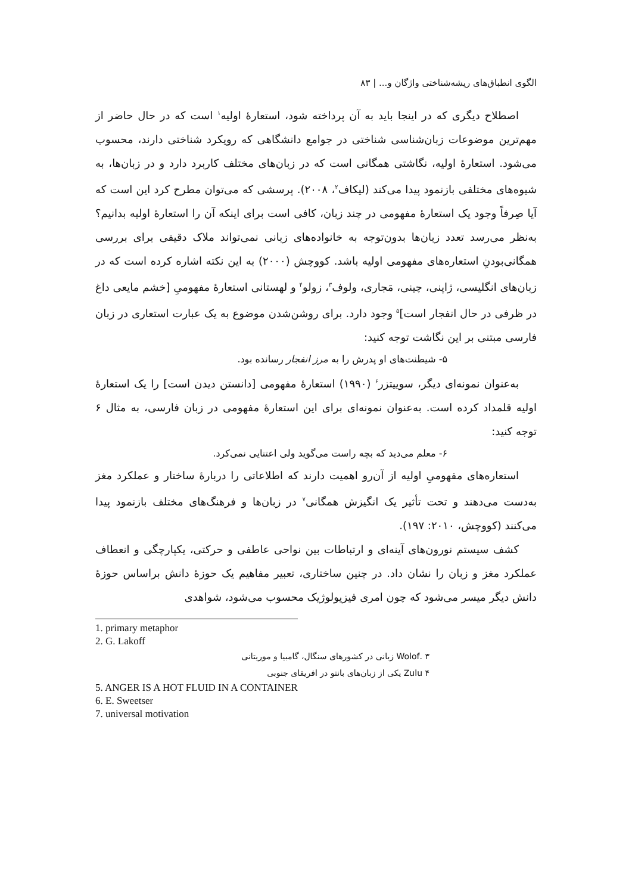الگوی انطباق‌های ریشه‌شناختی واژگان و... | ۸۳
اصطلاح دیگری که در اینجا باید به آن پرداخته شود، استعارۀ اولیه<sup>۱</sup> است که در حال حاضر از مهم‌ترین موضوعات زبان‌شناسی شناختی در جوامع دانشگاهی که رویکرد شناختی دارند، محسوب می‌شود. استعارۀ اولیه، نگاشتی همگانی است که در زبان‌های مختلف کاربرد دارد و در زبان‌ها، به شیوه‌های مختلفی بازنمود پیدا می‌کند (لیکاف<sup>۲</sup>، ۲۰۰۸). پرسشی که می‌توان مطرح کرد این است که آیا صِرفاً وجود یک استعارۀ مفهومی در چند زبان، کافی است برای اینکه آن را استعارۀ اولیه بدانیم؟ به‌نظر می‌رسد تعدد زبان‌ها بدون‌توجه به خانواده‌های زبانی نمی‌تواند ملاک دقیقی برای بررسی همگانی‌بودنِ استعاره‌های مفهومی اولیه باشد. کووچش (۲۰۰۰) به این نکته اشاره کرده است که در زبان‌های انگلیسی، ژاپنی، چینی، مَجاری، ولوف<sup>۳</sup>، زولو<sup>۴</sup> و لهستانی استعارۀ مفهومیِ [خشم مایعی داغ در ظرفی در حال انفجار است]<sup>۵</sup> وجود دارد. برای روشن‌شدن موضوع به یک عبارت استعاری در زبان فارسی مبتنی بر این نگاشت توجه کنید:
۵- شیطنت‌های او پدرش را به مرز انفجار رسانده بود.
به‌عنوان نمونه‌ای دیگر، سوییتزر<sup>۶</sup> (۱۹۹۰) استعارۀ مفهومی [دانستن دیدن است] را یک استعارۀ اولیه قلمداد کرده است. به‌عنوان نمونه‌ای برای این استعارۀ مفهومی در زبان فارسی، به مثال ۶ توجه کنید:
۶- معلم می‌دید که بچه راست می‌گوید ولی اعتنایی نمی‌کرد.
استعاره‌های مفهومیِ اولیه از آن‌رو اهمیت دارند که اطلاعاتی را دربارۀ ساختار و عملکرد مغز به‌دست می‌دهند و تحت تأثیر یک انگیزش همگانی<sup>۷</sup> در زبان‌ها و فرهنگ‌های مختلف بازنمود پیدا می‌کنند (کووچش، ۲۰۱۰: ۱۹۷).
کشف سیستم نورون‌های آینه‌ای و ارتباطات بین نواحی عاطفی و حرکتی، یکپارچگی و انعطاف عملکرد مغز و زبان را نشان داد. در چنین ساختاری، تعبیر مفاهیم یک حوزۀ دانش براساس حوزۀ دانش دیگر میسر می‌شود که چون امری فیزیولوژیک محسوب می‌شود، شواهدی
1. primary metaphor
2. G. Lakoff
۳ .Wolof زبانی در کشورهای سنگال، گامبیا و موریتانی
۴ Zulu یکی از زبان‌های بانتو در افریقای جنوبی
5. ANGER IS A HOT FLUID IN A CONTAINER
6. E. Sweetser
7. universal motivation